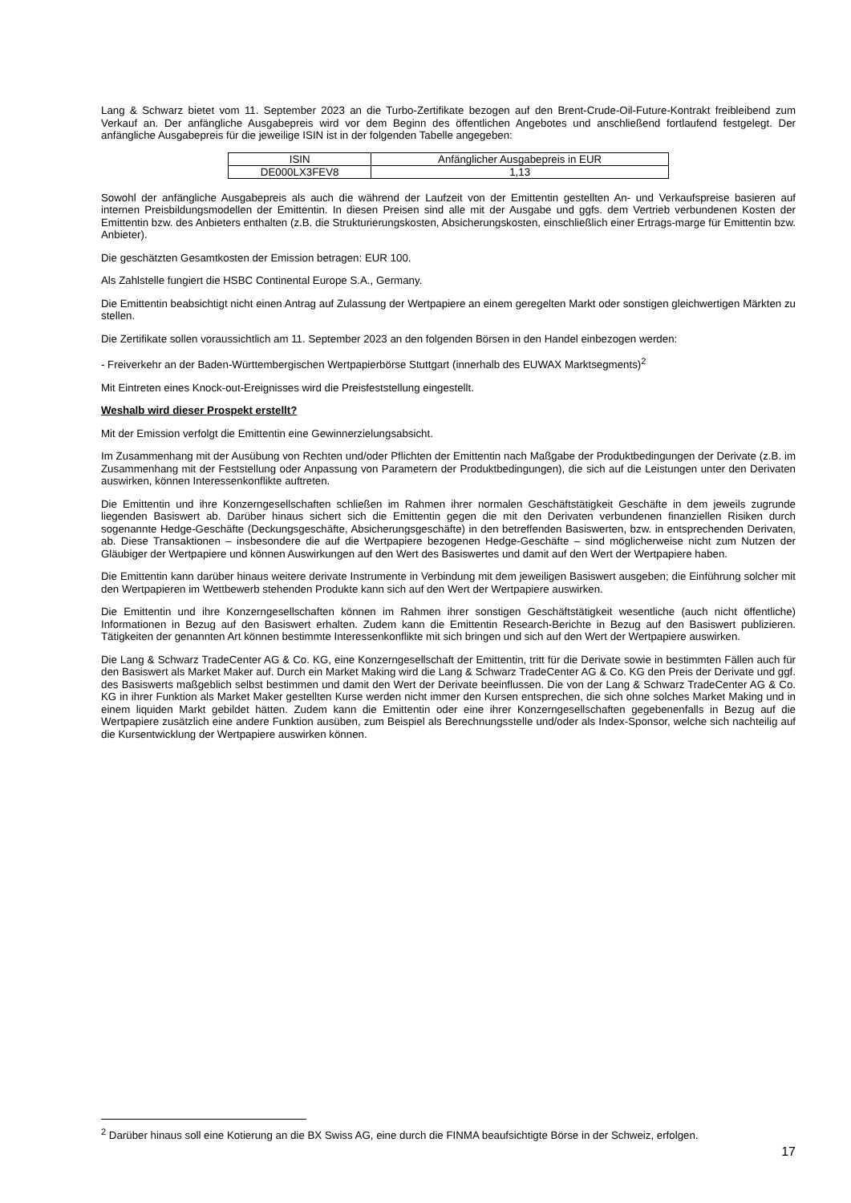Lang & Schwarz bietet vom 11. September 2023 an die Turbo-Zertifikate bezogen auf den Brent-Crude-Oil-Future-Kontrakt freibleibend zum Verkauf an. Der anfängliche Ausgabepreis wird vor dem Beginn des öffentlichen Angebotes und anschließend fortlaufend festgelegt. Der anfängliche Ausgabepreis für die jeweilige ISIN ist in der folgenden Tabelle angegeben:
| ISIN | Anfänglicher Ausgabepreis in EUR |
| --- | --- |
| DE000LX3FEV8 | 1,13 |
Sowohl der anfängliche Ausgabepreis als auch die während der Laufzeit von der Emittentin gestellten An- und Verkaufspreise basieren auf internen Preisbildungsmodellen der Emittentin. In diesen Preisen sind alle mit der Ausgabe und ggfs. dem Vertrieb verbundenen Kosten der Emittentin bzw. des Anbieters enthalten (z.B. die Strukturierungskosten, Absicherungskosten, einschließlich einer Ertrags-marge für Emittentin bzw. Anbieter).
Die geschätzten Gesamtkosten der Emission betragen: EUR 100.
Als Zahlstelle fungiert die HSBC Continental Europe S.A., Germany.
Die Emittentin beabsichtigt nicht einen Antrag auf Zulassung der Wertpapiere an einem geregelten Markt oder sonstigen gleichwertigen Märkten zu stellen.
Die Zertifikate sollen voraussichtlich am 11. September 2023 an den folgenden Börsen in den Handel einbezogen werden:
- Freiverkehr an der Baden-Württembergischen Wertpapierbörse Stuttgart (innerhalb des EUWAX Marktsegments)<sup>2</sup>
Mit Eintreten eines Knock-out-Ereignisses wird die Preisfeststellung eingestellt.
Weshalb wird dieser Prospekt erstellt?
Mit der Emission verfolgt die Emittentin eine Gewinnerzielungsabsicht.
Im Zusammenhang mit der Ausübung von Rechten und/oder Pflichten der Emittentin nach Maßgabe der Produktbedingungen der Derivate (z.B. im Zusammenhang mit der Feststellung oder Anpassung von Parametern der Produktbedingungen), die sich auf die Leistungen unter den Derivaten auswirken, können Interessenkonflikte auftreten.
Die Emittentin und ihre Konzerngesellschaften schließen im Rahmen ihrer normalen Geschäftstätigkeit Geschäfte in dem jeweils zugrunde liegenden Basiswert ab. Darüber hinaus sichert sich die Emittentin gegen die mit den Derivaten verbundenen finanziellen Risiken durch sogenannte Hedge-Geschäfte (Deckungsgeschäfte, Absicherungsgeschäfte) in den betreffenden Basiswerten, bzw. in entsprechenden Derivaten, ab. Diese Transaktionen – insbesondere die auf die Wertpapiere bezogenen Hedge-Geschäfte – sind möglicherweise nicht zum Nutzen der Gläubiger der Wertpapiere und können Auswirkungen auf den Wert des Basiswertes und damit auf den Wert der Wertpapiere haben.
Die Emittentin kann darüber hinaus weitere derivate Instrumente in Verbindung mit dem jeweiligen Basiswert ausgeben; die Einführung solcher mit den Wertpapieren im Wettbewerb stehenden Produkte kann sich auf den Wert der Wertpapiere auswirken.
Die Emittentin und ihre Konzerngesellschaften können im Rahmen ihrer sonstigen Geschäftstätigkeit wesentliche (auch nicht öffentliche) Informationen in Bezug auf den Basiswert erhalten. Zudem kann die Emittentin Research-Berichte in Bezug auf den Basiswert publizieren. Tätigkeiten der genannten Art können bestimmte Interessenkonflikte mit sich bringen und sich auf den Wert der Wertpapiere auswirken.
Die Lang & Schwarz TradeCenter AG & Co. KG, eine Konzerngesellschaft der Emittentin, tritt für die Derivate sowie in bestimmten Fällen auch für den Basiswert als Market Maker auf. Durch ein Market Making wird die Lang & Schwarz TradeCenter AG & Co. KG den Preis der Derivate und ggf. des Basiswerts maßgeblich selbst bestimmen und damit den Wert der Derivate beeinflussen. Die von der Lang & Schwarz TradeCenter AG & Co. KG in ihrer Funktion als Market Maker gestellten Kurse werden nicht immer den Kursen entsprechen, die sich ohne solches Market Making und in einem liquiden Markt gebildet hätten. Zudem kann die Emittentin oder eine ihrer Konzerngesellschaften gegebenenfalls in Bezug auf die Wertpapiere zusätzlich eine andere Funktion ausüben, zum Beispiel als Berechnungsstelle und/oder als Index-Sponsor, welche sich nachteilig auf die Kursentwicklung der Wertpapiere auswirken können.
<sup>2</sup> Darüber hinaus soll eine Kotierung an die BX Swiss AG, eine durch die FINMA beaufsichtigte Börse in der Schweiz, erfolgen.
17